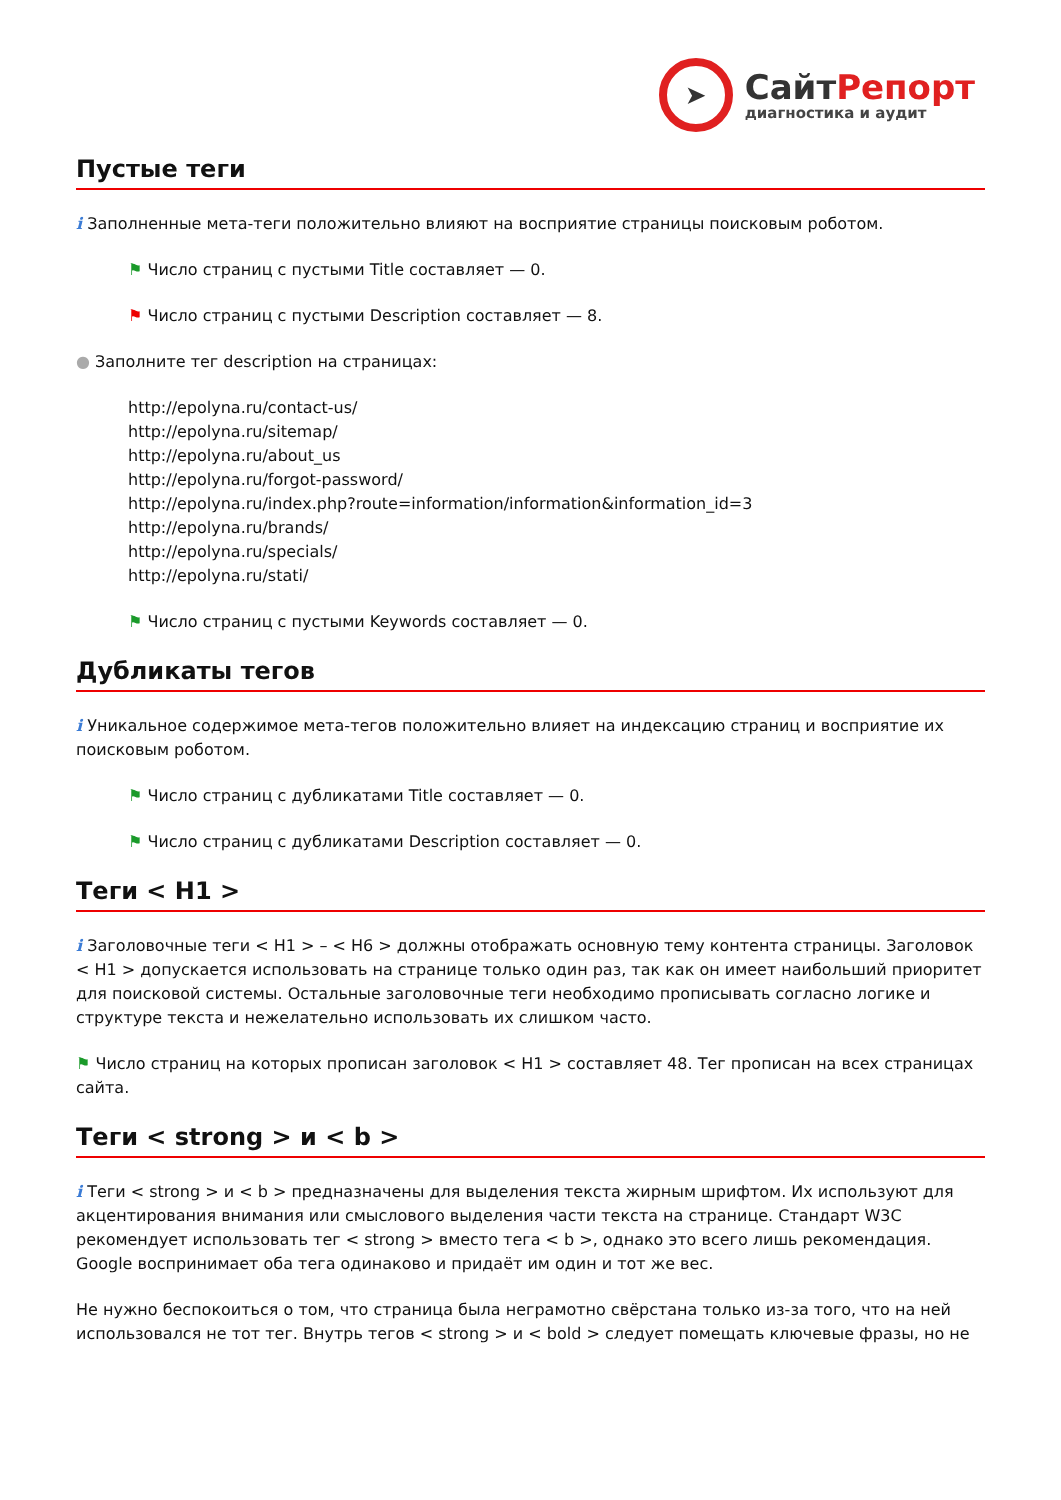➤
Сайт Репорт
диагностика и аудит
Пустые теги
i Заполненные мета-теги положительно влияют на восприятие страницы поисковым роботом.
⚑ Число страниц с пустыми Title составляет — 0.
⚑ Число страниц с пустыми Description составляет — 8.
● Заполните тег description на страницах:
http://epolyna.ru/contact-us/
http://epolyna.ru/sitemap/
http://epolyna.ru/about_us
http://epolyna.ru/forgot-password/
http://epolyna.ru/index.php?route=information/information&information_id=3
http://epolyna.ru/brands/
http://epolyna.ru/specials/
http://epolyna.ru/stati/
⚑ Число страниц с пустыми Keywords составляет — 0.
Дубликаты тегов
i Уникальное содержимое мета-тегов положительно влияет на индексацию страниц и восприятие их поисковым роботом.
⚑ Число страниц с дубликатами Title составляет — 0.
⚑ Число страниц с дубликатами Description составляет — 0.
Теги < H1 >
i Заголовочные теги < H1 > – < H6 > должны отображать основную тему контента страницы. Заголовок < H1 > допускается использовать на странице только один раз, так как он имеет наибольший приоритет для поисковой системы. Остальные заголовочные теги необходимо прописывать согласно логике и структуре текста и нежелательно использовать их слишком часто.
⚑ Число страниц на которых прописан заголовок < H1 > составляет 48. Тег прописан на всех страницах сайта.
Теги < strong > и < b >
i Теги < strong > и < b > предназначены для выделения текста жирным шрифтом. Их используют для акцентирования внимания или смыслового выделения части текста на странице. Стандарт W3C рекомендует использовать тег < strong > вместо тега < b >, однако это всего лишь рекомендация. Google воспринимает оба тега одинаково и придаёт им один и тот же вес.
Не нужно беспокоиться о том, что страница была неграмотно свёрстана только из-за того, что на ней использовался не тот тег. Внутрь тегов < strong > и < bold > следует помещать ключевые фразы, но не